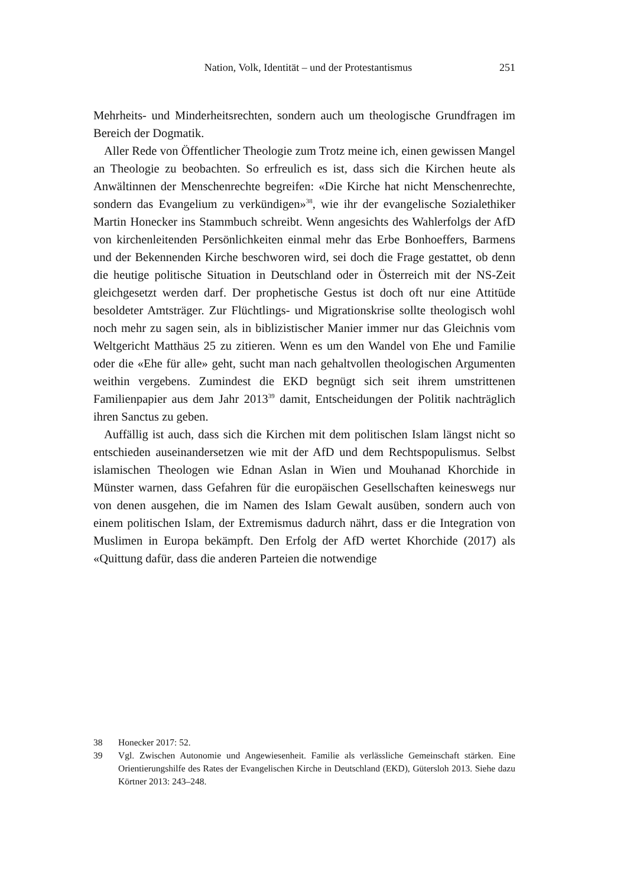Nation, Volk, Identität – und der Protestantismus 251
Mehrheits- und Minderheitsrechten, sondern auch um theologische Grundfragen im Bereich der Dogmatik.
Aller Rede von Öffentlicher Theologie zum Trotz meine ich, einen gewissen Mangel an Theologie zu beobachten. So erfreulich es ist, dass sich die Kirchen heute als Anwältinnen der Menschenrechte begreifen: «Die Kirche hat nicht Menschenrechte, sondern das Evangelium zu verkündigen»<sup>38</sup>, wie ihr der evangelische Sozialethiker Martin Honecker ins Stammbuch schreibt. Wenn angesichts des Wahlerfolgs der AfD von kirchenleitenden Persönlichkeiten einmal mehr das Erbe Bonhoeffers, Barmens und der Bekennenden Kirche beschworen wird, sei doch die Frage gestattet, ob denn die heutige politische Situation in Deutschland oder in Österreich mit der NS-Zeit gleichgesetzt werden darf. Der prophetische Gestus ist doch oft nur eine Attitüde besoldeter Amtsträger. Zur Flüchtlings- und Migrationskrise sollte theologisch wohl noch mehr zu sagen sein, als in biblizistischer Manier immer nur das Gleichnis vom Weltgericht Matthäus 25 zu zitieren. Wenn es um den Wandel von Ehe und Familie oder die «Ehe für alle» geht, sucht man nach gehaltvollen theologischen Argumenten weithin vergebens. Zumindest die EKD begnügt sich seit ihrem umstrittenen Familienpapier aus dem Jahr 2013<sup>39</sup> damit, Entscheidungen der Politik nachträglich ihren Sanctus zu geben.
Auffällig ist auch, dass sich die Kirchen mit dem politischen Islam längst nicht so entschieden auseinandersetzen wie mit der AfD und dem Rechtspopulismus. Selbst islamischen Theologen wie Ednan Aslan in Wien und Mouhanad Khorchide in Münster warnen, dass Gefahren für die europäischen Gesellschaften keineswegs nur von denen ausgehen, die im Namen des Islam Gewalt ausüben, sondern auch von einem politischen Islam, der Extremismus dadurch nährt, dass er die Integration von Muslimen in Europa bekämpft. Den Erfolg der AfD wertet Khorchide (2017) als «Quittung dafür, dass die anderen Parteien die notwendige
38 Honecker 2017: 52.
39 Vgl. Zwischen Autonomie und Angewiesenheit. Familie als verlässliche Gemeinschaft stärken. Eine Orientierungshilfe des Rates der Evangelischen Kirche in Deutschland (EKD), Gütersloh 2013. Siehe dazu Körtner 2013: 243–248.